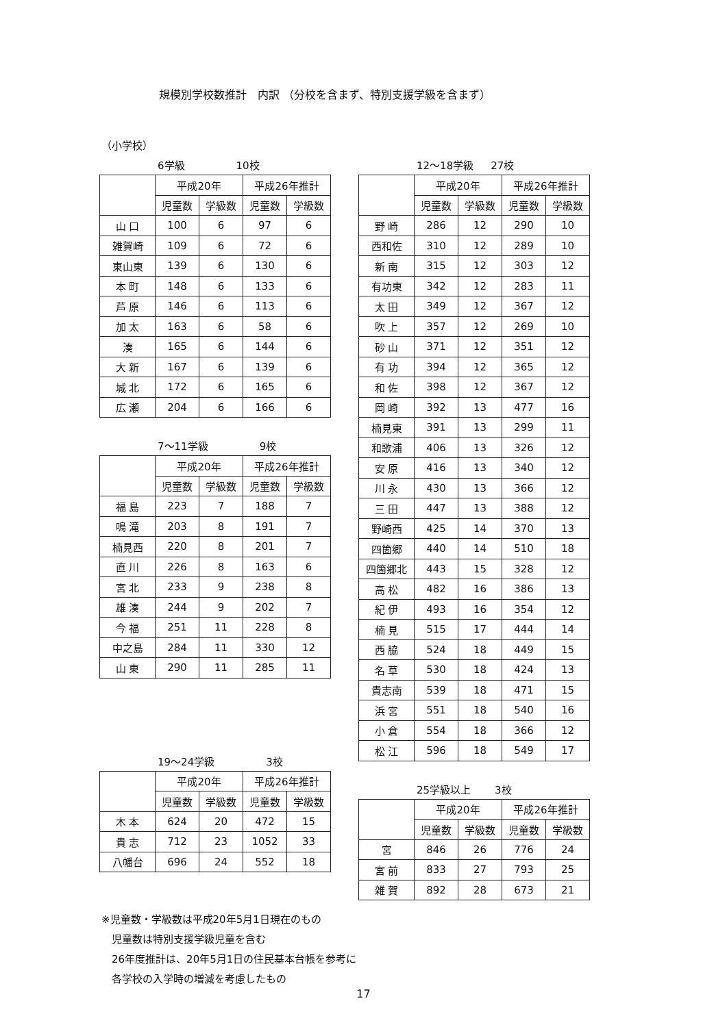規模別学校数推計　内訳 （分校を含まず、特別支援学級を含まず）
（小学校）
6学級 10校
| | 平成20年 | | 平成26年推計 | |
| --- | --- | --- | --- | --- |
| | 児童数 | 学級数 | 児童数 | 学級数 |
| 山 口 | 100 | 6 | 97 | 6 |
| 雑賀崎 | 109 | 6 | 72 | 6 |
| 東山東 | 139 | 6 | 130 | 6 |
| 本 町 | 148 | 6 | 133 | 6 |
| 芦 原 | 146 | 6 | 113 | 6 |
| 加 太 | 163 | 6 | 58 | 6 |
| 湊 | 165 | 6 | 144 | 6 |
| 大 新 | 167 | 6 | 139 | 6 |
| 城 北 | 172 | 6 | 165 | 6 |
| 広 瀬 | 204 | 6 | 166 | 6 |
7～11学級 9校
| | 平成20年 | | 平成26年推計 | |
| --- | --- | --- | --- | --- |
| | 児童数 | 学級数 | 児童数 | 学級数 |
| 福 島 | 223 | 7 | 188 | 7 |
| 鳴 滝 | 203 | 8 | 191 | 7 |
| 楠見西 | 220 | 8 | 201 | 7 |
| 直 川 | 226 | 8 | 163 | 6 |
| 宮 北 | 233 | 9 | 238 | 8 |
| 雄 湊 | 244 | 9 | 202 | 7 |
| 今 福 | 251 | 11 | 228 | 8 |
| 中之島 | 284 | 11 | 330 | 12 |
| 山 東 | 290 | 11 | 285 | 11 |
19～24学級 3校
| | 平成20年 | | 平成26年推計 | |
| --- | --- | --- | --- | --- |
| | 児童数 | 学級数 | 児童数 | 学級数 |
| 木 本 | 624 | 20 | 472 | 15 |
| 貴 志 | 712 | 23 | 1052 | 33 |
| 八幡台 | 696 | 24 | 552 | 18 |
12～18学級 27校
| | 平成20年 | | 平成26年推計 | |
| --- | --- | --- | --- | --- |
| | 児童数 | 学級数 | 児童数 | 学級数 |
| 野 崎 | 286 | 12 | 290 | 10 |
| 西和佐 | 310 | 12 | 289 | 10 |
| 新 南 | 315 | 12 | 303 | 12 |
| 有功東 | 342 | 12 | 283 | 11 |
| 太 田 | 349 | 12 | 367 | 12 |
| 吹 上 | 357 | 12 | 269 | 10 |
| 砂 山 | 371 | 12 | 351 | 12 |
| 有 功 | 394 | 12 | 365 | 12 |
| 和 佐 | 398 | 12 | 367 | 12 |
| 岡 崎 | 392 | 13 | 477 | 16 |
| 楠見東 | 391 | 13 | 299 | 11 |
| 和歌浦 | 406 | 13 | 326 | 12 |
| 安 原 | 416 | 13 | 340 | 12 |
| 川 永 | 430 | 13 | 366 | 12 |
| 三 田 | 447 | 13 | 388 | 12 |
| 野崎西 | 425 | 14 | 370 | 13 |
| 四箇郷 | 440 | 14 | 510 | 18 |
| 四箇郷北 | 443 | 15 | 328 | 12 |
| 高 松 | 482 | 16 | 386 | 13 |
| 紀 伊 | 493 | 16 | 354 | 12 |
| 楠 見 | 515 | 17 | 444 | 14 |
| 西 脇 | 524 | 18 | 449 | 15 |
| 名 草 | 530 | 18 | 424 | 13 |
| 貴志南 | 539 | 18 | 471 | 15 |
| 浜 宮 | 551 | 18 | 540 | 16 |
| 小 倉 | 554 | 18 | 366 | 12 |
| 松 江 | 596 | 18 | 549 | 17 |
25学級以上 3校
| | 平成20年 | | 平成26年推計 | |
| --- | --- | --- | --- | --- |
| | 児童数 | 学級数 | 児童数 | 学級数 |
| 宮 | 846 | 26 | 776 | 24 |
| 宮 前 | 833 | 27 | 793 | 25 |
| 雑 賀 | 892 | 28 | 673 | 21 |
※児童数・学級数は平成20年5月1日現在のもの
　児童数は特別支援学級児童を含む
　26年度推計は、20年5月1日の住民基本台帳を参考に
　各学校の入学時の増減を考慮したもの
17